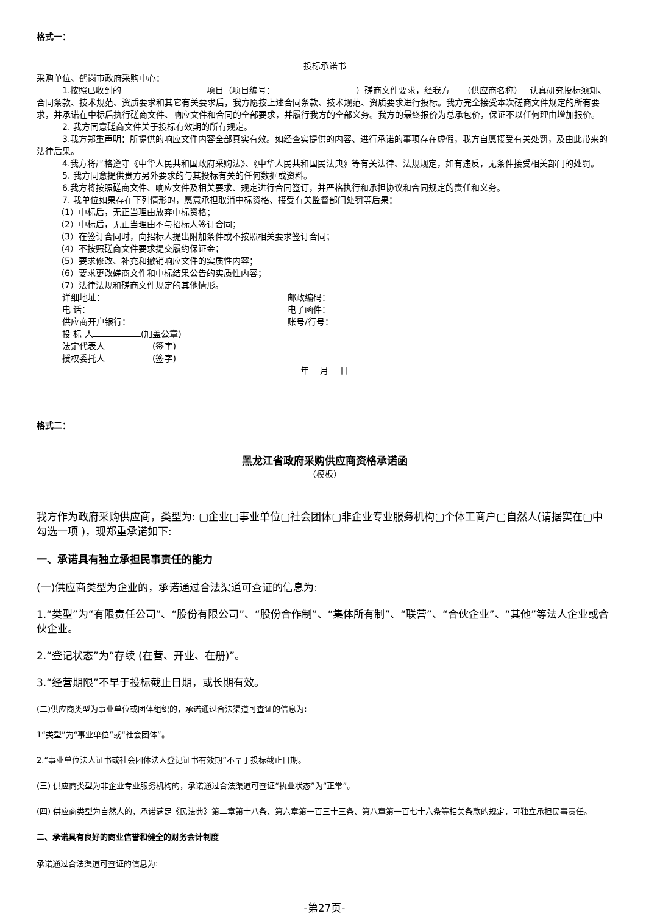格式一：
投标承诺书
采购单位、鹤岗市政府采购中心：
1.按照已收到的　　　　　　　　　　项目（项目编号：　　　　　　　　　　）磋商文件要求，经我方　　（供应商名称）　 认真研究投标须知、合同条款、技术规范、资质要求和其它有关要求后，我方愿按上述合同条款、技术规范、资质要求进行投标。我方完全接受本次磋商文件规定的所有要求，并承诺在中标后执行磋商文件、响应文件和合同的全部要求，并履行我方的全部义务。我方的最终报价为总承包价，保证不以任何理由增加报价。
2. 我方同意磋商文件关于投标有效期的所有规定。
3.我方郑重声明：所提供的响应文件内容全部真实有效。如经查实提供的内容、进行承诺的事项存在虚假，我方自愿接受有关处罚，及由此带来的法律后果。
4.我方将严格遵守《中华人民共和国政府采购法》、《中华人民共和国民法典》等有关法律、法规规定，如有违反，无条件接受相关部门的处罚。
5. 我方同意提供贵方另外要求的与其投标有关的任何数据或资料。
6.我方将按照磋商文件、响应文件及相关要求、规定进行合同签订，并严格执行和承担协议和合同规定的责任和义务。
7. 我单位如果存在下列情形的，愿意承担取消中标资格、接受有关监督部门处罚等后果：
（1）中标后，无正当理由放弃中标资格；
（2）中标后，无正当理由不与招标人签订合同；
（3）在签订合同时，向招标人提出附加条件或不按照相关要求签订合同；
（4）不按照磋商文件要求提交履约保证金；
（5）要求修改、补充和撤销响应文件的实质性内容；
（6）要求更改磋商文件和中标结果公告的实质性内容；
（7）法律法规和磋商文件规定的其他情形。
详细地址： 邮政编码：
电 话： 电子函件：
供应商开户银行： 账号/行号：
投 标 人 (加盖公章)
法定代表人 (签字)
授权委托人 (签字)
年　 月　 日
格式二：
黑龙江省政府采购供应商资格承诺函
（模板）
我方作为政府采购供应商，类型为: ▢企业▢事业单位▢社会团体▢非企业专业服务机构▢个体工商户▢自然人(请据实在▢中勾选一项 )，现郑重承诺如下:
一、承诺具有独立承担民事责任的能力
(一)供应商类型为企业的，承诺通过合法渠道可查证的信息为:
1.“类型”为“有限责任公司”、“股份有限公司”、“股份合作制”、“集体所有制”、“联营”、“合伙企业”、“其他”等法人企业或合伙企业。
2.“登记状态”为“存续 (在营、开业、在册)”。
3.“经营期限”不早于投标截止日期，或长期有效。
(二)供应商类型为事业单位或团体组织的，承诺通过合法渠道可查证的信息为:
1“类型”为“事业单位”或“社会团体”。
2.“事业单位法人证书或社会团体法人登记证书有效期”不早于投标截止日期。
(三) 供应商类型为非企业专业服务机构的，承诺通过合法渠道可查证“执业状态”为“正常”。
(四) 供应商类型为自然人的，承诺满足《民法典》第二章第十八条、第六章第一百三十三条、第八章第一百七十六条等相关条款的规定，可独立承担民事责任。
二、承诺具有良好的商业信誉和健全的财务会计制度
承诺通过合法渠道可查证的信息为:
-第27页-